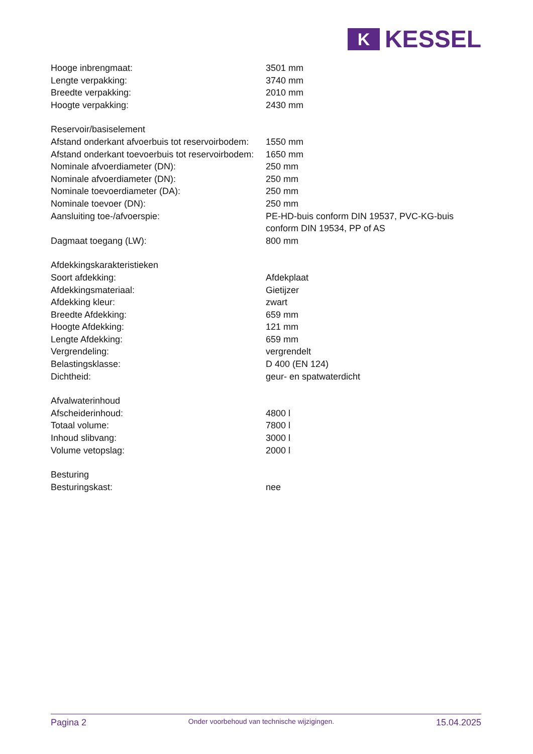K
KESSEL
| Hooge inbrengmaat: | 3501 mm |
| Lengte verpakking: | 3740 mm |
| Breedte verpakking: | 2010 mm |
| Hoogte verpakking: | 2430 mm |
| Reservoir/basiselement | |
| Afstand onderkant afvoerbuis tot reservoirbodem: | 1550 mm |
| Afstand onderkant toevoerbuis tot reservoirbodem: | 1650 mm |
| Nominale afvoerdiameter (DN): | 250 mm |
| Nominale afvoerdiameter (DN): | 250 mm |
| Nominale toevoerdiameter (DA): | 250 mm |
| Nominale toevoer (DN): | 250 mm |
| Aansluiting toe-/afvoerspie: | PE-HD-buis conform DIN 19537, PVC-KG-buis conform DIN 19534, PP of AS |
| Dagmaat toegang (LW): | 800 mm |
| Afdekkingskarakteristieken | |
| Soort afdekking: | Afdekplaat |
| Afdekkingsmateriaal: | Gietijzer |
| Afdekking kleur: | zwart |
| Breedte Afdekking: | 659 mm |
| Hoogte Afdekking: | 121 mm |
| Lengte Afdekking: | 659 mm |
| Vergrendeling: | vergrendelt |
| Belastingsklasse: | D 400 (EN 124) |
| Dichtheid: | geur- en spatwaterdicht |
| Afvalwaterinhoud | |
| Afscheiderinhoud: | 4800 l |
| Totaal volume: | 7800 l |
| Inhoud slibvang: | 3000 l |
| Volume vetopslag: | 2000 l |
| Besturing | |
| Besturingskast: | nee |
Pagina 2 Onder voorbehoud van technische wijzigingen. 15.04.2025